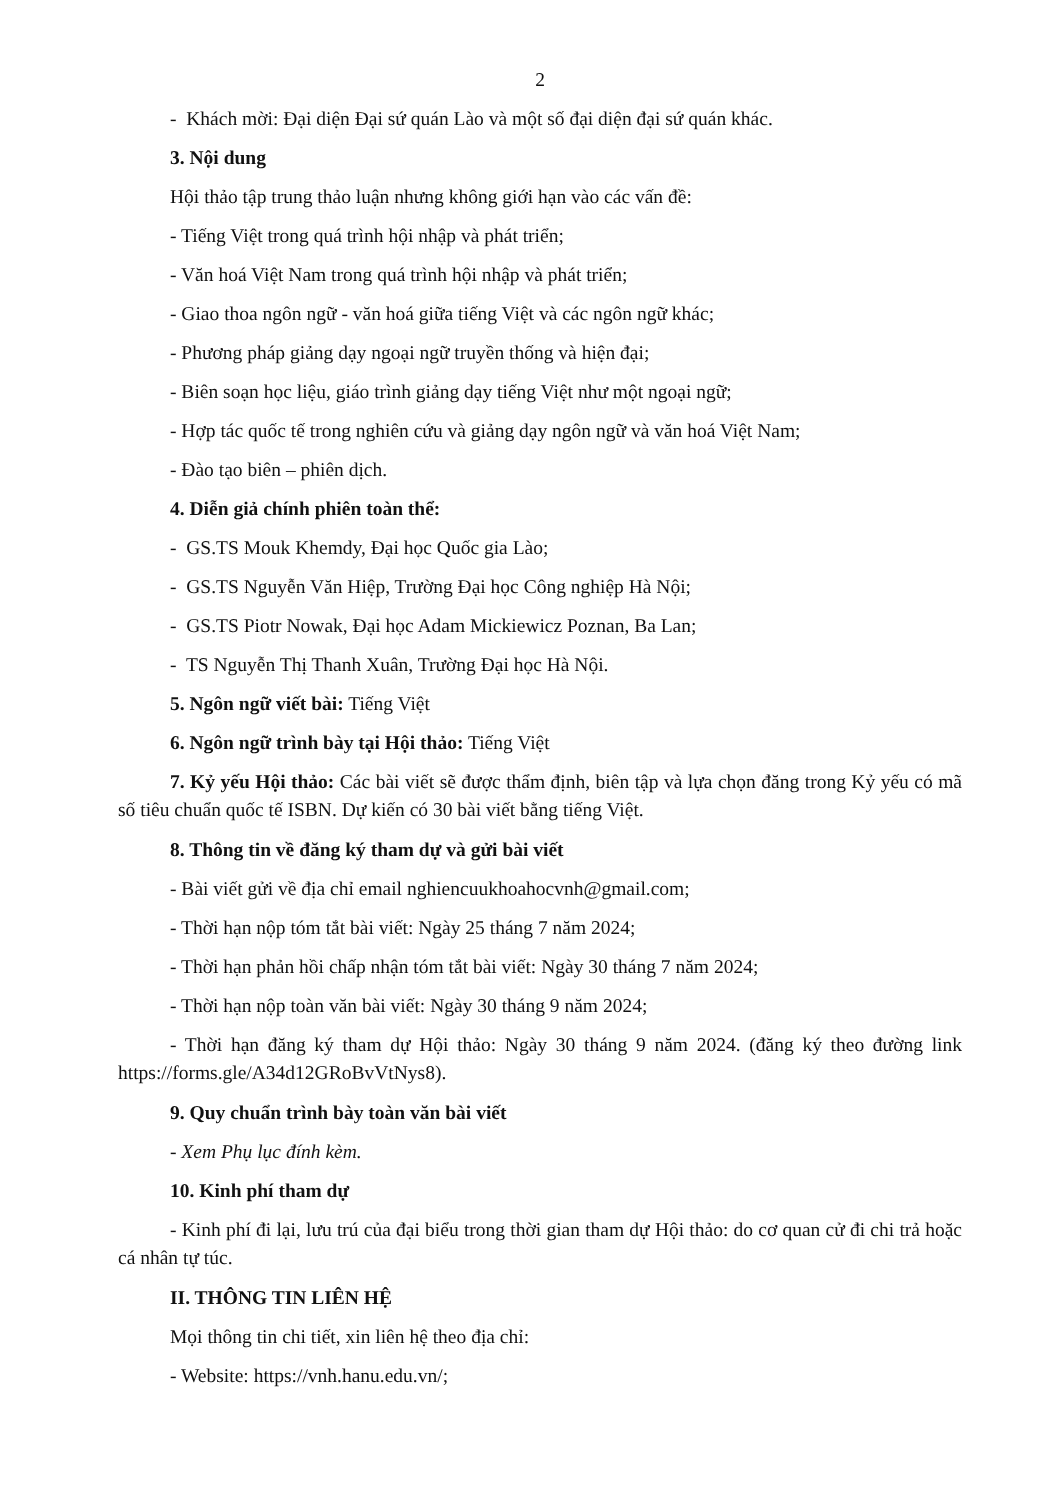2
- Khách mời: Đại diện Đại sứ quán Lào và một số đại diện đại sứ quán khác.
3. Nội dung
Hội thảo tập trung thảo luận nhưng không giới hạn vào các vấn đề:
- Tiếng Việt trong quá trình hội nhập và phát triển;
- Văn hoá Việt Nam trong quá trình hội nhập và phát triển;
- Giao thoa ngôn ngữ - văn hoá giữa tiếng Việt và các ngôn ngữ khác;
- Phương pháp giảng dạy ngoại ngữ truyền thống và hiện đại;
- Biên soạn học liệu, giáo trình giảng dạy tiếng Việt như một ngoại ngữ;
- Hợp tác quốc tế trong nghiên cứu và giảng dạy ngôn ngữ và văn hoá Việt Nam;
- Đào tạo biên – phiên dịch.
4. Diễn giả chính phiên toàn thể:
- GS.TS Mouk Khemdy, Đại học Quốc gia Lào;
- GS.TS Nguyễn Văn Hiệp, Trường Đại học Công nghiệp Hà Nội;
- GS.TS Piotr Nowak, Đại học Adam Mickiewicz Poznan, Ba Lan;
- TS Nguyễn Thị Thanh Xuân, Trường Đại học Hà Nội.
5. Ngôn ngữ viết bài: Tiếng Việt
6. Ngôn ngữ trình bày tại Hội thảo: Tiếng Việt
7. Kỷ yếu Hội thảo: Các bài viết sẽ được thẩm định, biên tập và lựa chọn đăng trong Kỷ yếu có mã số tiêu chuẩn quốc tế ISBN. Dự kiến có 30 bài viết bằng tiếng Việt.
8. Thông tin về đăng ký tham dự và gửi bài viết
- Bài viết gửi về địa chỉ email nghiencuukhoahocvnh@gmail.com;
- Thời hạn nộp tóm tắt bài viết: Ngày 25 tháng 7 năm 2024;
- Thời hạn phản hồi chấp nhận tóm tắt bài viết: Ngày 30 tháng 7 năm 2024;
- Thời hạn nộp toàn văn bài viết: Ngày 30 tháng 9 năm 2024;
- Thời hạn đăng ký tham dự Hội thảo: Ngày 30 tháng 9 năm 2024. (đăng ký theo đường link https://forms.gle/A34d12GRoBvVtNys8).
9. Quy chuẩn trình bày toàn văn bài viết
- Xem Phụ lục đính kèm.
10. Kinh phí tham dự
- Kinh phí đi lại, lưu trú của đại biểu trong thời gian tham dự Hội thảo: do cơ quan cử đi chi trả hoặc cá nhân tự túc.
II. THÔNG TIN LIÊN HỆ
Mọi thông tin chi tiết, xin liên hệ theo địa chỉ:
- Website: https://vnh.hanu.edu.vn/;